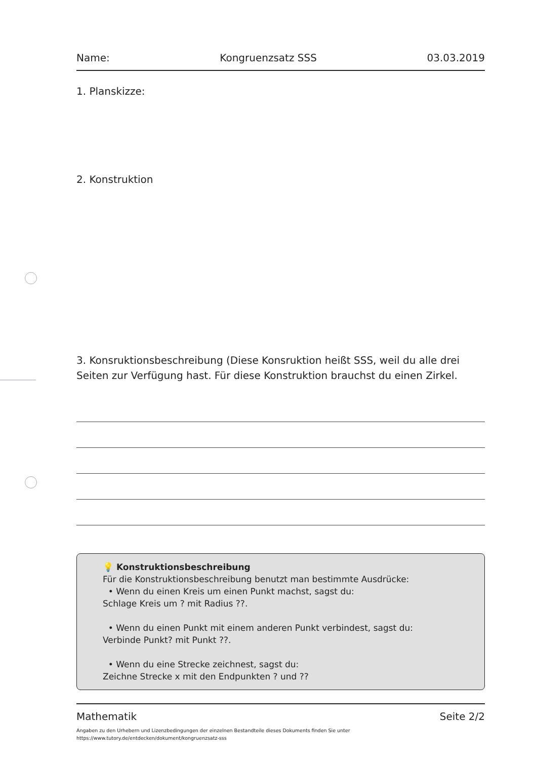Name: Kongruenzsatz SSS 03.03.2019
1. Planskizze:
2. Konstruktion
3. Konsruktionsbeschreibung (Diese Konsruktion heißt SSS, weil du alle drei Seiten zur Verfügung hast. Für diese Konstruktion brauchst du einen Zirkel.
💡 Konstruktionsbeschreibung
Für die Konstruktionsbeschreibung benutzt man bestimmte Ausdrücke:
• Wenn du einen Kreis um einen Punkt machst, sagst du:
Schlage Kreis um ? mit Radius ??.
• Wenn du einen Punkt mit einem anderen Punkt verbindest, sagst du:
Verbinde Punkt? mit Punkt ??.
• Wenn du eine Strecke zeichnest, sagst du:
Zeichne Strecke x mit den Endpunkten ? und ??
Mathematik Seite 2/2
Angaben zu den Urhebern und Lizenzbedingungen der einzelnen Bestandteile dieses Dokuments finden Sie unter
https://www.tutory.de/entdecken/dokument/kongruenzsatz-sss